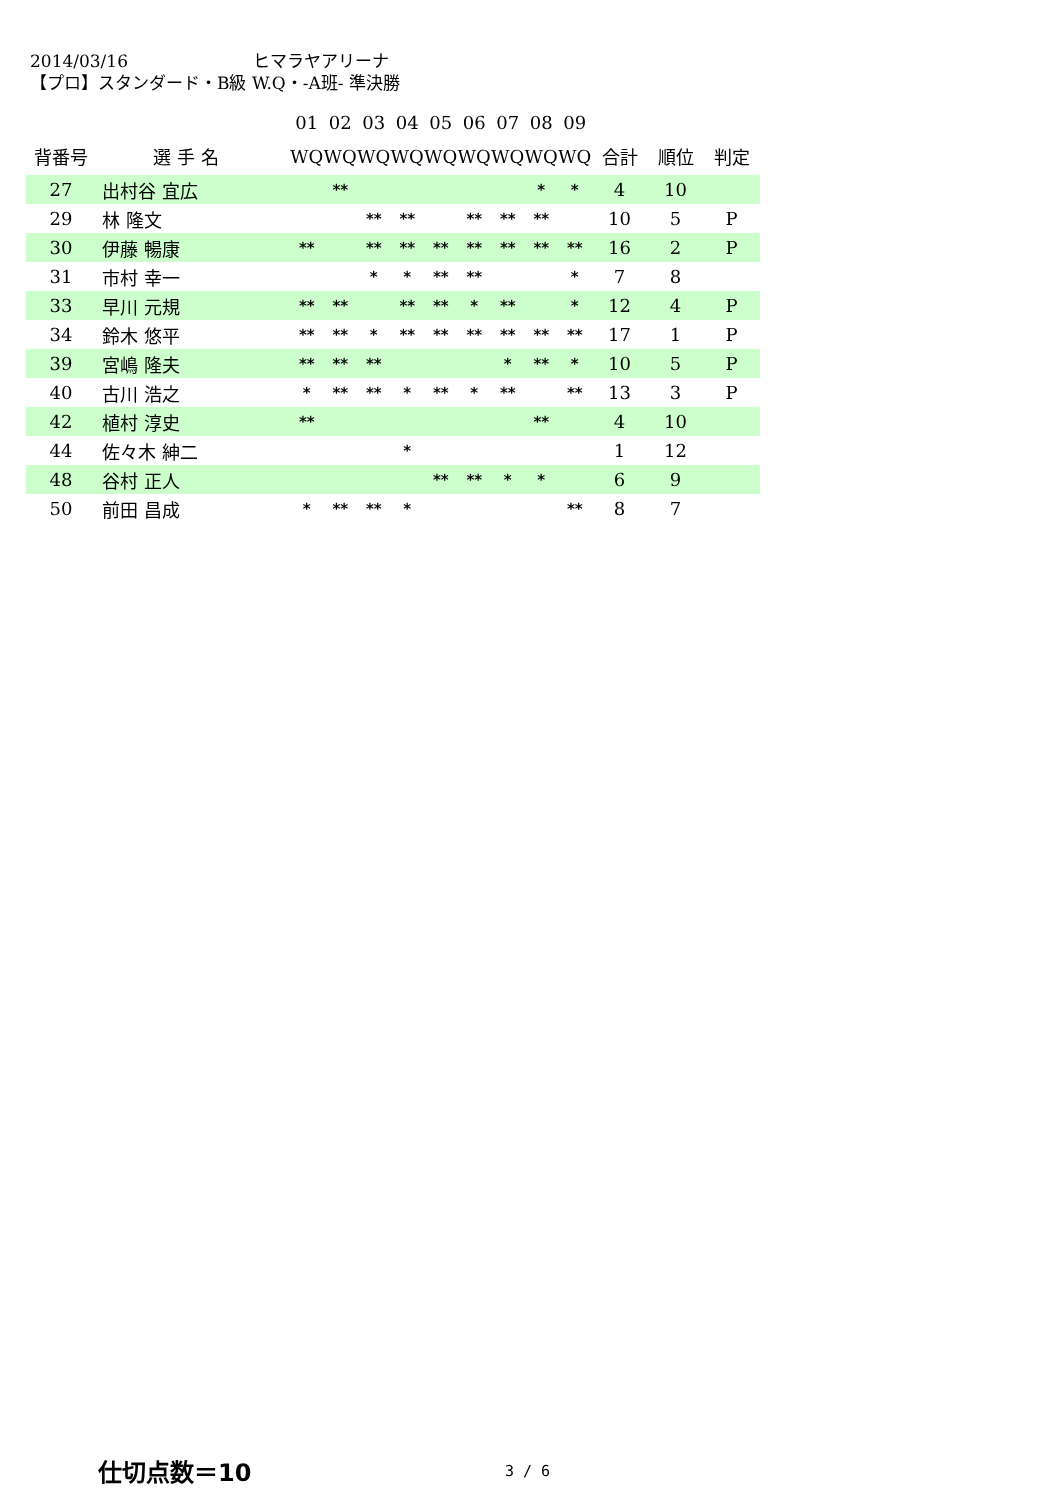2014/03/16 ヒマラヤアリーナ
【プロ】スタンダード・B級 W.Q・-A班- 準決勝
| | | | 01 | 02 | 03 | 04 | 05 | 06 | 07 | 08 | 09 | | | |
| 背番号 | 選 手 名 | | WQ | WQ | WQ | WQ | WQ | WQ | WQ | WQ | WQ | 合計 | 順位 | 判定 |
| 27 | 出村谷 宜広 | | | ** | | | | | | * | * | 4 | 10 | |
| 29 | 林 隆文 | | | | ** | ** | | ** | ** | ** | | 10 | 5 | P |
| 30 | 伊藤 暢康 | | ** | | ** | ** | ** | ** | ** | ** | ** | 16 | 2 | P |
| 31 | 市村 幸一 | | | | * | * | ** | ** | | | * | 7 | 8 | |
| 33 | 早川 元規 | | ** | ** | | ** | ** | * | ** | | * | 12 | 4 | P |
| 34 | 鈴木 悠平 | | ** | ** | * | ** | ** | ** | ** | ** | ** | 17 | 1 | P |
| 39 | 宮嶋 隆夫 | | ** | ** | ** | | | | * | ** | * | 10 | 5 | P |
| 40 | 古川 浩之 | | * | ** | ** | * | ** | * | ** | | ** | 13 | 3 | P |
| 42 | 植村 淳史 | | ** | | | | | | | ** | | 4 | 10 | |
| 44 | 佐々木 紳二 | | | | | * | | | | | | 1 | 12 | |
| 48 | 谷村 正人 | | | | | | ** | ** | * | * | | 6 | 9 | |
| 50 | 前田 昌成 | | * | ** | ** | * | | | | | ** | 8 | 7 | |
仕切点数＝10 3 / 6